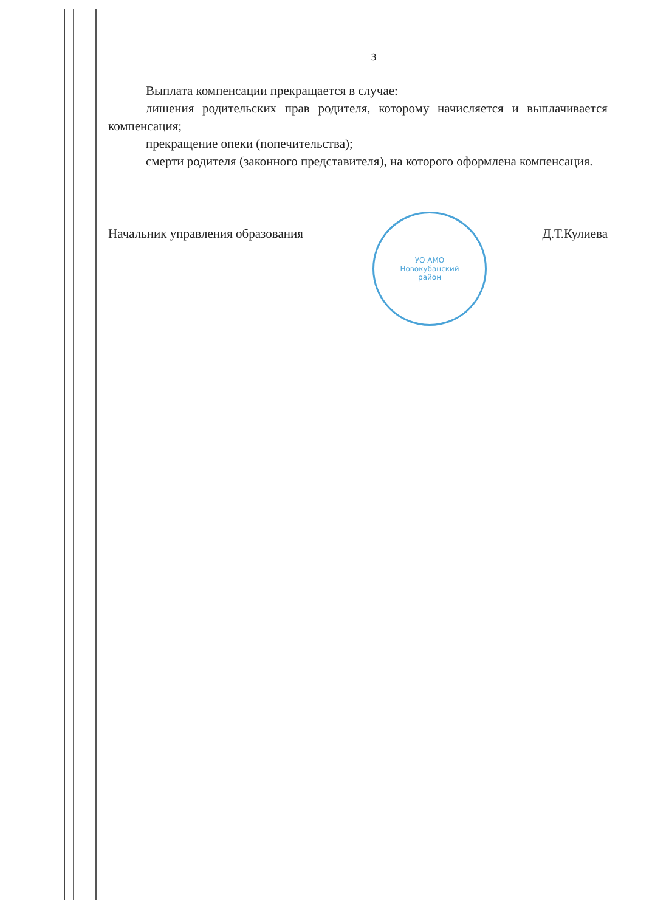3
Выплата компенсации прекращается в случае:
лишения родительских прав родителя, которому начисляется и выплачивается компенсация;
прекращение опеки (попечительства);
смерти родителя (законного представителя), на которого оформлена компенсация.
Начальник управления образования Д.Т.Кулиева
УО АМО
Новокубанский
район